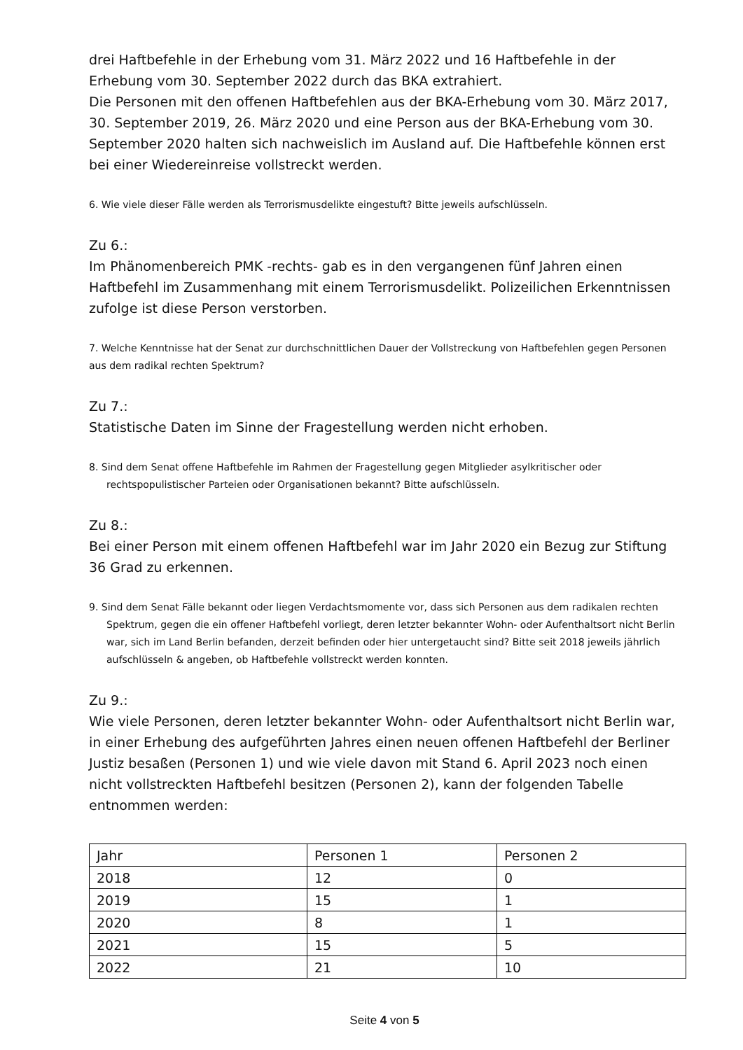drei Haftbefehle in der Erhebung vom 31. März 2022 und 16 Haftbefehle in der Erhebung vom 30. September 2022 durch das BKA extrahiert.
Die Personen mit den offenen Haftbefehlen aus der BKA-Erhebung vom 30. März 2017, 30. September 2019, 26. März 2020 und eine Person aus der BKA-Erhebung vom 30. September 2020 halten sich nachweislich im Ausland auf. Die Haftbefehle können erst bei einer Wiedereinreise vollstreckt werden.
6. Wie viele dieser Fälle werden als Terrorismusdelikte eingestuft? Bitte jeweils aufschlüsseln.
Zu 6.:
Im Phänomenbereich PMK -rechts- gab es in den vergangenen fünf Jahren einen Haftbefehl im Zusammenhang mit einem Terrorismusdelikt. Polizeilichen Erkenntnissen zufolge ist diese Person verstorben.
7. Welche Kenntnisse hat der Senat zur durchschnittlichen Dauer der Vollstreckung von Haftbefehlen gegen Personen aus dem radikal rechten Spektrum?
Zu 7.:
Statistische Daten im Sinne der Fragestellung werden nicht erhoben.
8. Sind dem Senat offene Haftbefehle im Rahmen der Fragestellung gegen Mitglieder asylkritischer oder rechtspopulistischer Parteien oder Organisationen bekannt? Bitte aufschlüsseln.
Zu 8.:
Bei einer Person mit einem offenen Haftbefehl war im Jahr 2020 ein Bezug zur Stiftung 36 Grad zu erkennen.
9. Sind dem Senat Fälle bekannt oder liegen Verdachtsmomente vor, dass sich Personen aus dem radikalen rechten Spektrum, gegen die ein offener Haftbefehl vorliegt, deren letzter bekannter Wohn- oder Aufenthaltsort nicht Berlin war, sich im Land Berlin befanden, derzeit befinden oder hier untergetaucht sind? Bitte seit 2018 jeweils jährlich aufschlüsseln & angeben, ob Haftbefehle vollstreckt werden konnten.
Zu 9.:
Wie viele Personen, deren letzter bekannter Wohn- oder Aufenthaltsort nicht Berlin war, in einer Erhebung des aufgeführten Jahres einen neuen offenen Haftbefehl der Berliner Justiz besaßen (Personen 1) und wie viele davon mit Stand 6. April 2023 noch einen nicht vollstreckten Haftbefehl besitzen (Personen 2), kann der folgenden Tabelle entnommen werden:
| Jahr | Personen 1 | Personen 2 |
| 2018 | 12 | 0 |
| 2019 | 15 | 1 |
| 2020 | 8 | 1 |
| 2021 | 15 | 5 |
| 2022 | 21 | 10 |
Seite 4 von 5